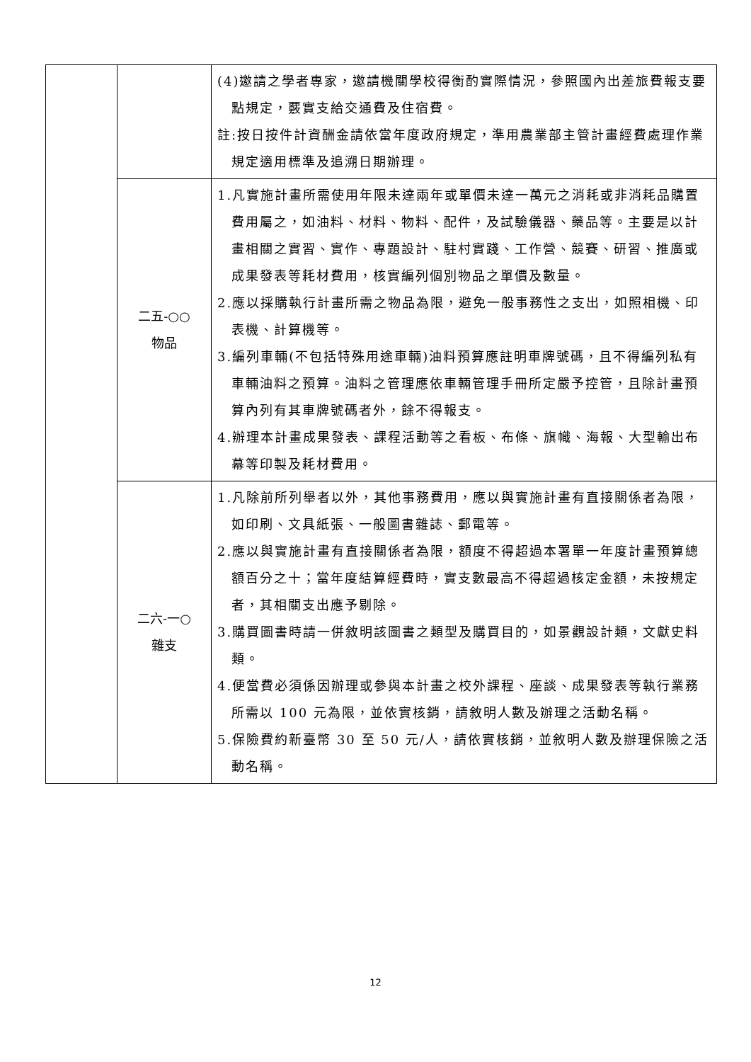| | | (4)邀請之學者專家，邀請機關學校得衡酌實際情況，參照國內出差旅費報支要點規定，覈實支給交通費及住宿費。 註:按日按件計資酬金請依當年度政府規定，準用農業部主管計畫經費處理作業規定適用標準及追溯日期辦理。 |
| | 二五-○○ 物品 | 1.凡實施計畫所需使用年限未達兩年或單價未達一萬元之消耗或非消耗品購置費用屬之，如油料、材料、物料、配件，及試驗儀器、藥品等。主要是以計畫相關之實習、實作、專題設計、駐村實踐、工作營、競賽、研習、推廣或成果發表等耗材費用，核實編列個別物品之單價及數量。 2.應以採購執行計畫所需之物品為限，避免一般事務性之支出，如照相機、印表機、計算機等。 3.編列車輛(不包括特殊用途車輛)油料預算應註明車牌號碼，且不得編列私有車輛油料之預算。油料之管理應依車輛管理手冊所定嚴予控管，且除計畫預算內列有其車牌號碼者外，餘不得報支。 4.辦理本計畫成果發表、課程活動等之看板、布條、旗幟、海報、大型輸出布幕等印製及耗材費用。 |
| | 二六-一○ 雜支 | 1.凡除前所列舉者以外，其他事務費用，應以與實施計畫有直接關係者為限，如印刷、文具紙張、一般圖書雜誌、郵電等。 2.應以與實施計畫有直接關係者為限，額度不得超過本署單一年度計畫預算總額百分之十；當年度結算經費時，實支數最高不得超過核定金額，未按規定者，其相關支出應予剔除。 3.購買圖書時請一併敘明該圖書之類型及購買目的，如景觀設計類，文獻史料類。 4.便當費必須係因辦理或參與本計畫之校外課程、座談、成果發表等執行業務所需以 100 元為限，並依實核銷，請敘明人數及辦理之活動名稱。 5.保險費約新臺幣 30 至 50 元/人，請依實核銷，並敘明人數及辦理保險之活動名稱。 |
12